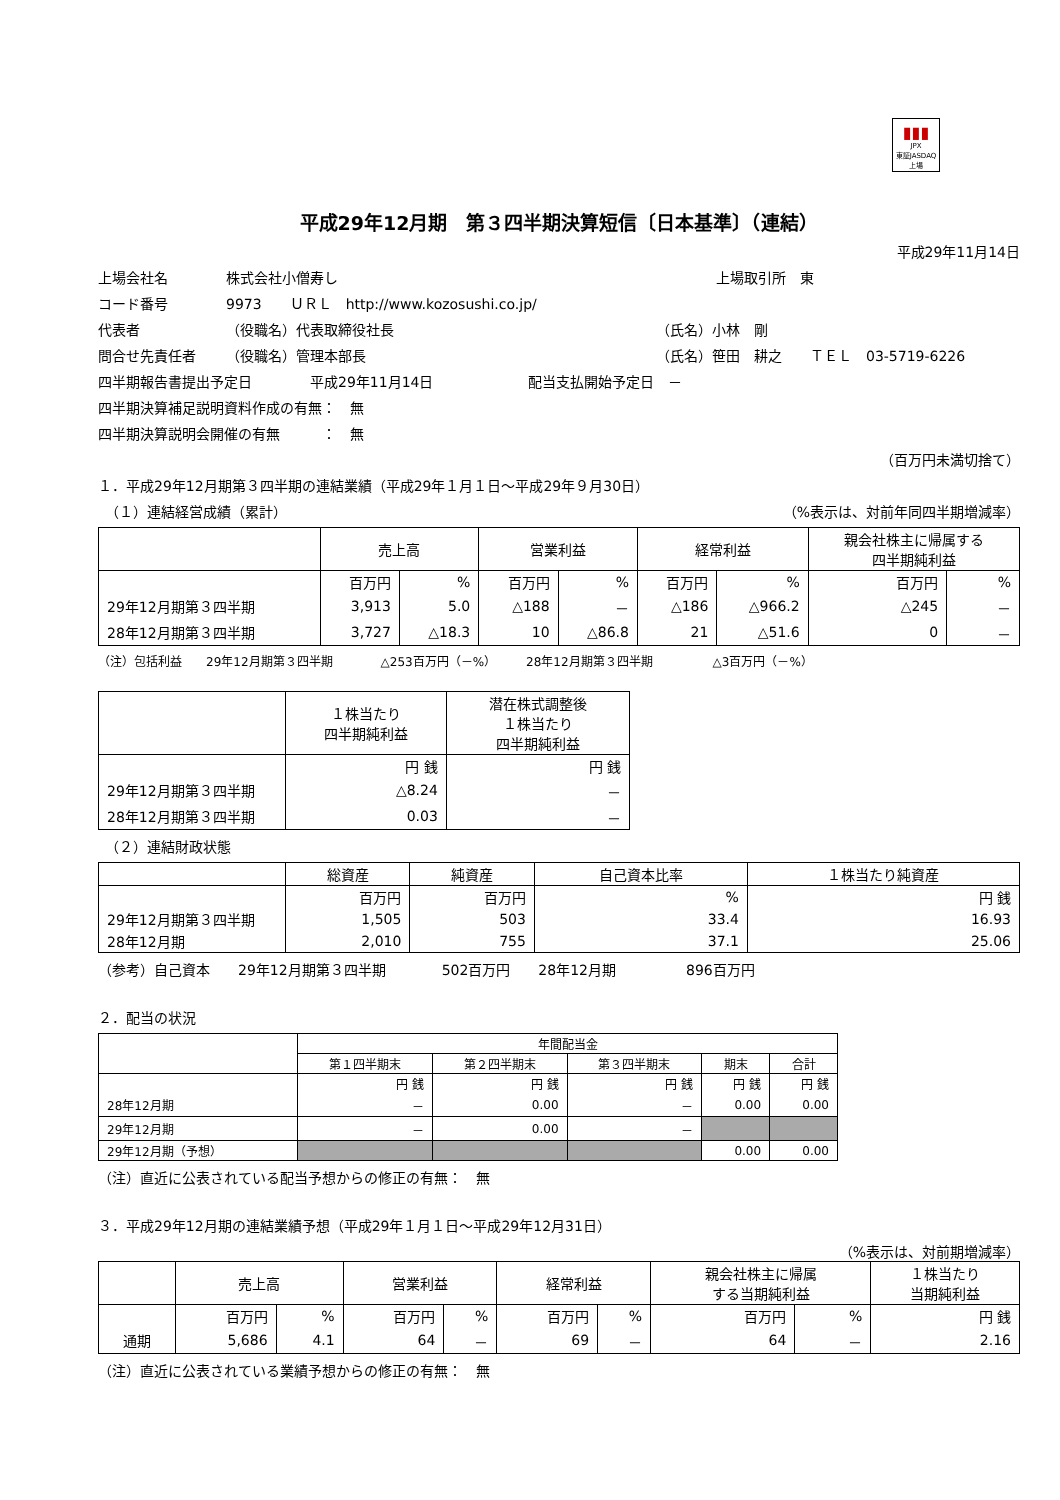▮▮▮
JPX
東証JASDAQ上場
平成29年12月期　第３四半期決算短信〔日本基準〕（連結）
平成29年11月14日
上場会社名 株式会社小僧寿し 上場取引所　東
コード番号 9973　　ＵＲＬ　http://www.kozosushi.co.jp/
代表者 （役職名）代表取締役社長 （氏名）小林　剛
問合せ先責任者 （役職名）管理本部長 （氏名）笹田　耕之　　ＴＥＬ　03-5719-6226
四半期報告書提出予定日 平成29年11月14日 配当支払開始予定日　－
四半期決算補足説明資料作成の有無：　無
四半期決算説明会開催の有無　　　：　無
（百万円未満切捨て）
１．平成29年12月期第３四半期の連結業績（平成29年１月１日～平成29年９月30日）
　（１）連結経営成績（累計） （%表示は、対前年同四半期増減率）
| | 売上高 | | 営業利益 | | 経常利益 | | 親会社株主に帰属する 四半期純利益 | |
| --- | --- | --- | --- | --- | --- | --- | --- | --- |
| | 百万円 | % | 百万円 | % | 百万円 | % | 百万円 | % |
| 29年12月期第３四半期 | 3,913 | 5.0 | △188 | － | △186 | △966.2 | △245 | － |
| 28年12月期第３四半期 | 3,727 | △18.3 | 10 | △86.8 | 21 | △51.6 | 0 | － |
（注）包括利益　　29年12月期第３四半期　　　　△253百万円（－%）　　　28年12月期第３四半期　　　　　△3百万円（－%）
| | １株当たり 四半期純利益 | 潜在株式調整後 １株当たり 四半期純利益 |
| --- | --- | --- |
| | 円 銭 | 円 銭 |
| 29年12月期第３四半期 | △8.24 | － |
| 28年12月期第３四半期 | 0.03 | － |
　（２）連結財政状態
| | 総資産 | 純資産 | 自己資本比率 | １株当たり純資産 |
| --- | --- | --- | --- | --- |
| | 百万円 | 百万円 | % | 円 銭 |
| 29年12月期第３四半期 | 1,505 | 503 | 33.4 | 16.93 |
| 28年12月期 | 2,010 | 755 | 37.1 | 25.06 |
（参考）自己資本　　29年12月期第３四半期　　　　502百万円　　28年12月期　　　　　896百万円
２．配当の状況
| | 年間配当金 | | | | |
| --- | --- | --- | --- | --- | --- |
| | 第１四半期末 | 第２四半期末 | 第３四半期末 | 期末 | 合計 |
| | 円 銭 | 円 銭 | 円 銭 | 円 銭 | 円 銭 |
| 28年12月期 | － | 0.00 | － | 0.00 | 0.00 |
| 29年12月期 | － | 0.00 | － | | |
| 29年12月期（予想） | | | | 0.00 | 0.00 |
（注）直近に公表されている配当予想からの修正の有無：　無
３．平成29年12月期の連結業績予想（平成29年１月１日～平成29年12月31日）
（%表示は、対前期増減率）
| | 売上高 | | 営業利益 | | 経常利益 | | 親会社株主に帰属 する当期純利益 | | １株当たり 当期純利益 |
| --- | --- | --- | --- | --- | --- | --- | --- | --- | --- |
| | 百万円 | % | 百万円 | % | 百万円 | % | 百万円 | % | 円 銭 |
| 通期 | 5,686 | 4.1 | 64 | － | 69 | － | 64 | － | 2.16 |
（注）直近に公表されている業績予想からの修正の有無：　無